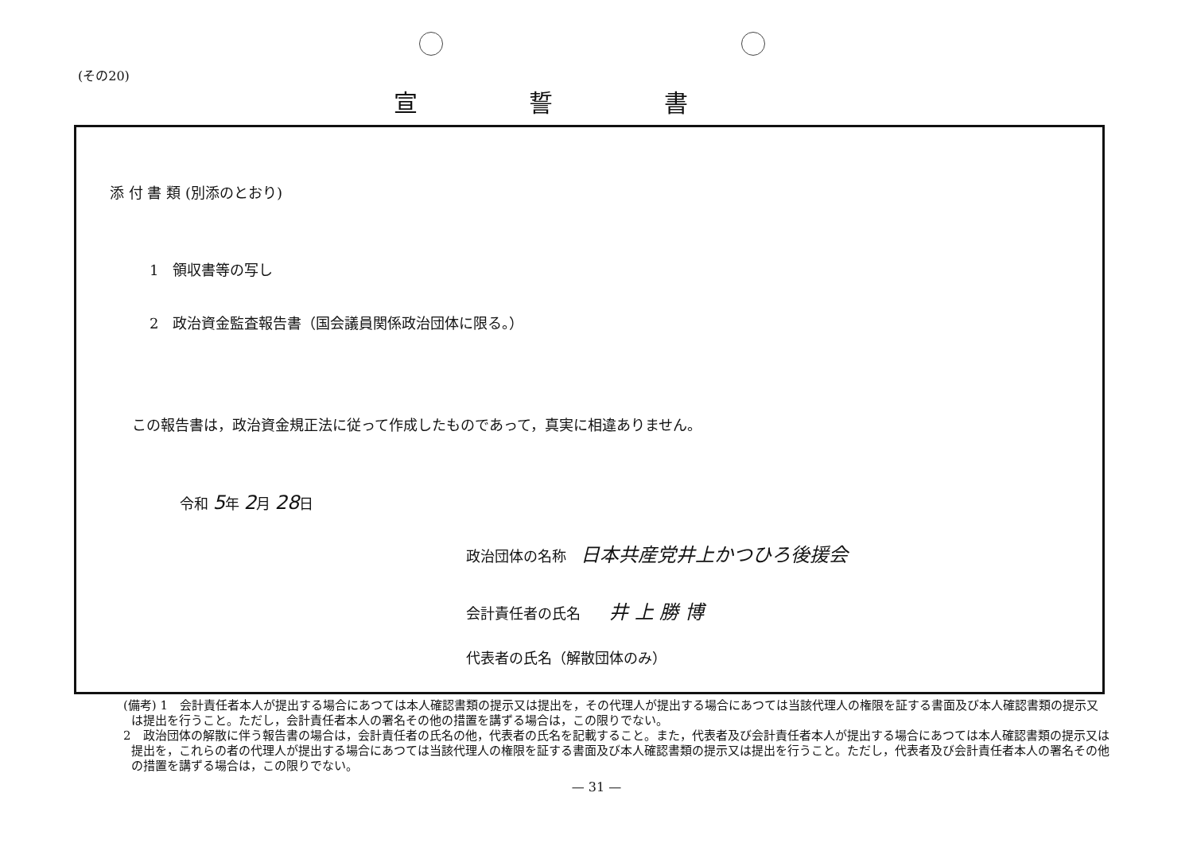(その20)
宣誓書
添 付 書 類 (別添のとおり)
1　領収書等の写し
2　政治資金監査報告書（国会議員関係政治団体に限る。）
この報告書は，政治資金規正法に従って作成したものであって，真実に相違ありません。
令和 5年 2月 28日
政治団体の名称　日本共産党井上かつひろ後援会
会計責任者の氏名　　井 上 勝 博
代表者の氏名（解散団体のみ）
(備考) 1　会計責任者本人が提出する場合にあつては本人確認書類の提示又は提出を，その代理人が提出する場合にあつては当該代理人の権限を証する書面及び本人確認書類の提示又は提出を行うこと。ただし，会計責任者本人の署名その他の措置を講ずる場合は，この限りでない。
2　政治団体の解散に伴う報告書の場合は，会計責任者の氏名の他，代表者の氏名を記載すること。また，代表者及び会計責任者本人が提出する場合にあつては本人確認書類の提示又は提出を，これらの者の代理人が提出する場合にあつては当該代理人の権限を証する書面及び本人確認書類の提示又は提出を行うこと。ただし，代表者及び会計責任者本人の署名その他の措置を講ずる場合は，この限りでない。
— 31 —